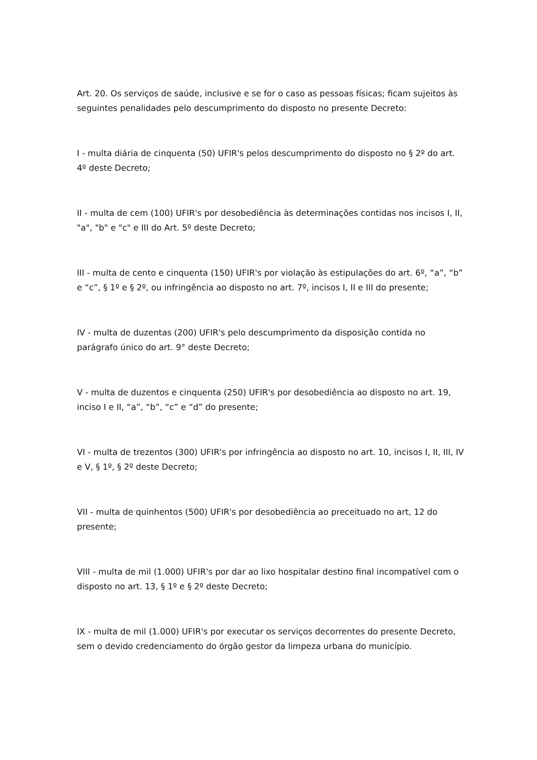Art. 20. Os serviços de saúde, inclusive e se for o caso as pessoas físicas; ficam sujeitos às seguintes penalidades pelo descumprimento do disposto no presente Decreto:
I - multa diária de cinquenta (50) UFIR's pelos descumprimento do disposto no § 2º do art. 4º deste Decreto;
II - multa de cem (100) UFIR's por desobediência às determinações contidas nos incisos I, II, "a", "b" e "c" e III do Art. 5º deste Decreto;
III - multa de cento e cinquenta (150) UFIR's por violação às estipulações do art. 6º, “a”, “b” e “c”, § 1º e § 2º, ou infringência ao disposto no art. 7º, incisos I, II e III do presente;
IV - multa de duzentas (200) UFIR's pelo descumprimento da disposição contida no parágrafo único do art. 9° deste Decreto;
V - multa de duzentos e cinquenta (250) UFIR's por desobediência ao disposto no art. 19, inciso I e II, “a”, “b”, “c” e “d” do presente;
VI - multa de trezentos (300) UFIR's por infringência ao disposto no art. 10, incisos I, II, III, IV e V, § 1º, § 2º deste Decreto;
VII - multa de quinhentos (500) UFIR's por desobediência ao preceituado no art, 12 do presente;
VIII - multa de mil (1.000) UFIR's por dar ao lixo hospitalar destino final incompatível com o disposto no art. 13, § 1º e § 2º deste Decreto;
IX - multa de mil (1.000) UFIR's por executar os serviços decorrentes do presente Decreto, sem o devido credenciamento do órgão gestor da limpeza urbana do município.